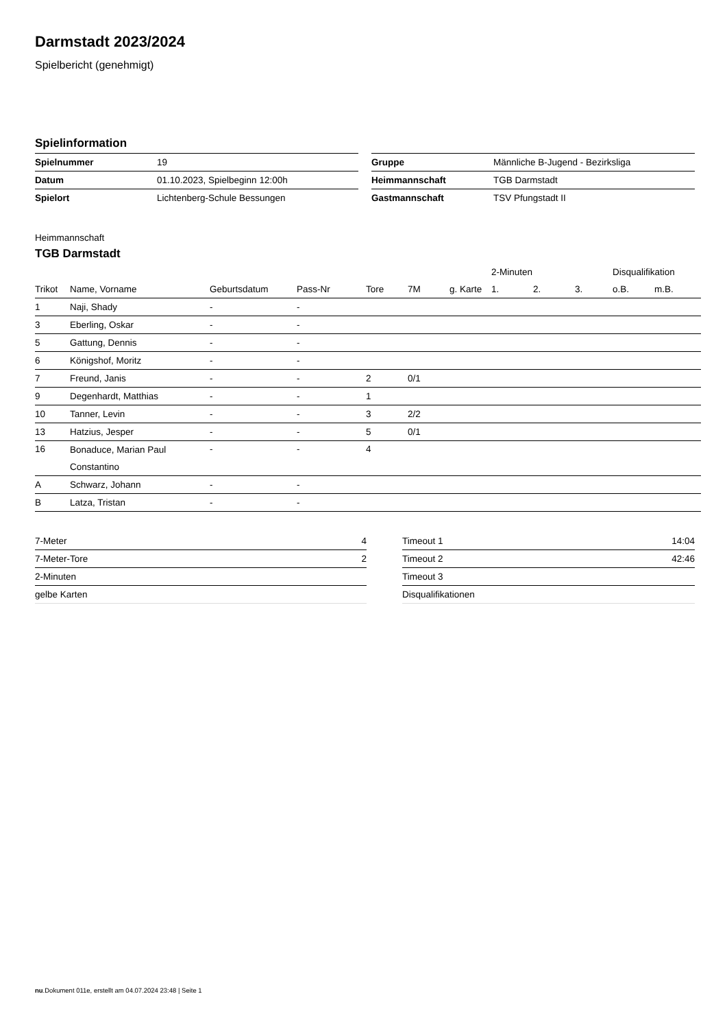Darmstadt 2023/2024
Spielbericht (genehmigt)
Spielinformation
| Spielnummer | 19 |
| Datum | 01.10.2023, Spielbeginn 12:00h |
| Spielort | Lichtenberg-Schule Bessungen |
| Gruppe | Männliche B-Jugend - Bezirksliga |
| Heimmannschaft | TGB Darmstadt |
| Gastmannschaft | TSV Pfungstadt II |
Heimmannschaft
TGB Darmstadt
| | | | | | | | 2-Minuten | | | Disqualifikation | |
| --- | --- | --- | --- | --- | --- | --- | --- | --- | --- | --- | --- |
| Trikot | Name, Vorname | Geburtsdatum | Pass-Nr | Tore | 7M | g. Karte | 1. | 2. | 3. | o.B. | m.B. |
| 1 | Naji, Shady | - | - | | | | | | | | |
| 3 | Eberling, Oskar | - | - | | | | | | | | |
| 5 | Gattung, Dennis | - | - | | | | | | | | |
| 6 | Königshof, Moritz | - | - | | | | | | | | |
| 7 | Freund, Janis | - | - | 2 | 0/1 | | | | | | |
| 9 | Degenhardt, Matthias | - | - | 1 | | | | | | | |
| 10 | Tanner, Levin | - | - | 3 | 2/2 | | | | | | |
| 13 | Hatzius, Jesper | - | - | 5 | 0/1 | | | | | | |
| 16 | Bonaduce, Marian Paul Constantino | - | - | 4 | | | | | | | |
| A | Schwarz, Johann | - | - | | | | | | | | |
| B | Latza, Tristan | - | - | | | | | | | | |
| 7-Meter | 4 |
| 7-Meter-Tore | 2 |
| 2-Minuten | |
| gelbe Karten | |
| Timeout 1 | 14:04 |
| Timeout 2 | 42:46 |
| Timeout 3 | |
| Disqualifikationen | |
nu.Dokument 011e, erstellt am 04.07.2024 23:48 | Seite 1